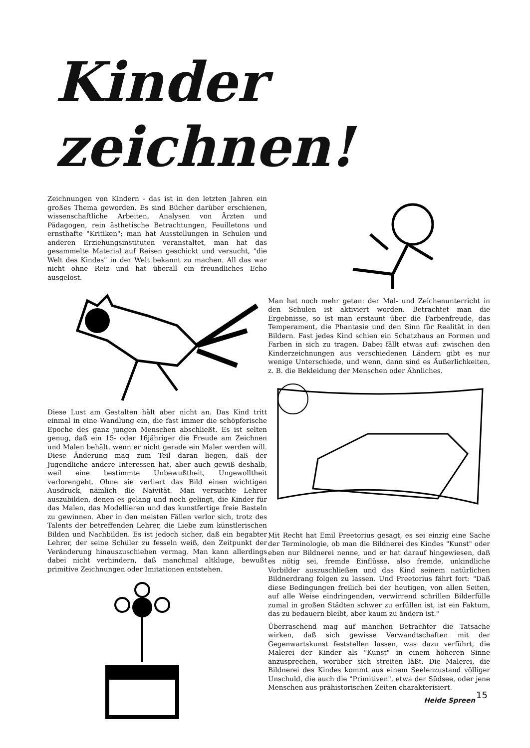Kinder zeichnen!
Zeichnungen von Kindern - das ist in den letzten Jahren ein großes Thema geworden. Es sind Bücher darüber erschienen, wissenschaftliche Arbeiten, Analysen von Ärzten und Pädagogen, rein ästhetische Betrachtungen, Feuilletons und ernsthafte "Kritiken"; man hat Ausstellungen in Schulen und anderen Erziehungsinstituten veranstaltet, man hat das gesammelte Material auf Reisen geschickt und versucht, "die Welt des Kindes" in der Welt bekannt zu machen. All das war nicht ohne Reiz und hat überall ein freundliches Echo ausgelöst.
Diese Lust am Gestalten hält aber nicht an. Das Kind tritt einmal in eine Wandlung ein, die fast immer die schöpferische Epoche des ganz jungen Menschen abschließt. Es ist selten genug, daß ein 15- oder 16jähriger die Freude am Zeichnen und Malen behält, wenn er nicht gerade ein Maler werden will. Diese Änderung mag zum Teil daran liegen, daß der Jugendliche andere Interessen hat, aber auch gewiß deshalb, weil eine bestimmte Unbewußtheit, Ungewolltheit verlorengeht. Ohne sie verliert das Bild einen wichtigen Ausdruck, nämlich die Naivität. Man versuchte Lehrer auszubilden, denen es gelang und noch gelingt, die Kinder für das Malen, das Modellieren und das kunstfertige freie Basteln zu gewinnen. Aber in den meisten Fällen verlor sich, trotz des Talents der betreffenden Lehrer, die Liebe zum künstlerischen Bilden und Nachbilden. Es ist jedoch sicher, daß ein begabter Lehrer, der seine Schüler zu fesseln weiß, den Zeitpunkt der Veränderung hinauszuschieben vermag. Man kann allerdings dabei nicht verhindern, daß manchmal altkluge, bewußt primitive Zeichnungen oder Imitationen entstehen.
Man hat noch mehr getan: der Mal- und Zeichenunterricht in den Schulen ist aktiviert worden. Betrachtet man die Ergebnisse, so ist man erstaunt über die Farbenfreude, das Temperament, die Phantasie und den Sinn für Realität in den Bildern. Fast jedes Kind schien ein Schatzhaus an Formen und Farben in sich zu tragen. Dabei fällt etwas auf: zwischen den Kinderzeichnungen aus verschiedenen Ländern gibt es nur wenige Unterschiede, und wenn, dann sind es Äußerlichkeiten, z. B. die Bekleidung der Menschen oder Ähnliches.
Mit Recht hat Emil Preetorius gesagt, es sei einzig eine Sache der Terminologie, ob man die Bildnerei des Kindes "Kunst" oder eben nur Bildnerei nenne, und er hat darauf hingewiesen, daß es nötig sei, fremde Einflüsse, also fremde, unkindliche Vorbilder auszuschließen und das Kind seinem natürlichen Bildnerdrang folgen zu lassen. Und Preetorius fährt fort: "Daß diese Bedingungen freilich bei der heutigen, von allen Seiten, auf alle Weise eindringenden, verwirrend schrillen Bilderfülle zumal in großen Städten schwer zu erfüllen ist, ist ein Faktum, das zu bedauern bleibt, aber kaum zu ändern ist."
Überraschend mag auf manchen Betrachter die Tatsache wirken, daß sich gewisse Verwandtschaften mit der Gegenwartskunst feststellen lassen, was dazu verführt, die Malerei der Kinder als "Kunst" in einem höheren Sinne anzusprechen, worüber sich streiten läßt. Die Malerei, die Bildnerei des Kindes kommt aus einem Seelenzustand völliger Unschuld, die auch die "Primitiven", etwa der Südsee, oder jene Menschen aus prähistorischen Zeiten charakterisiert.
Heide Spreen
15